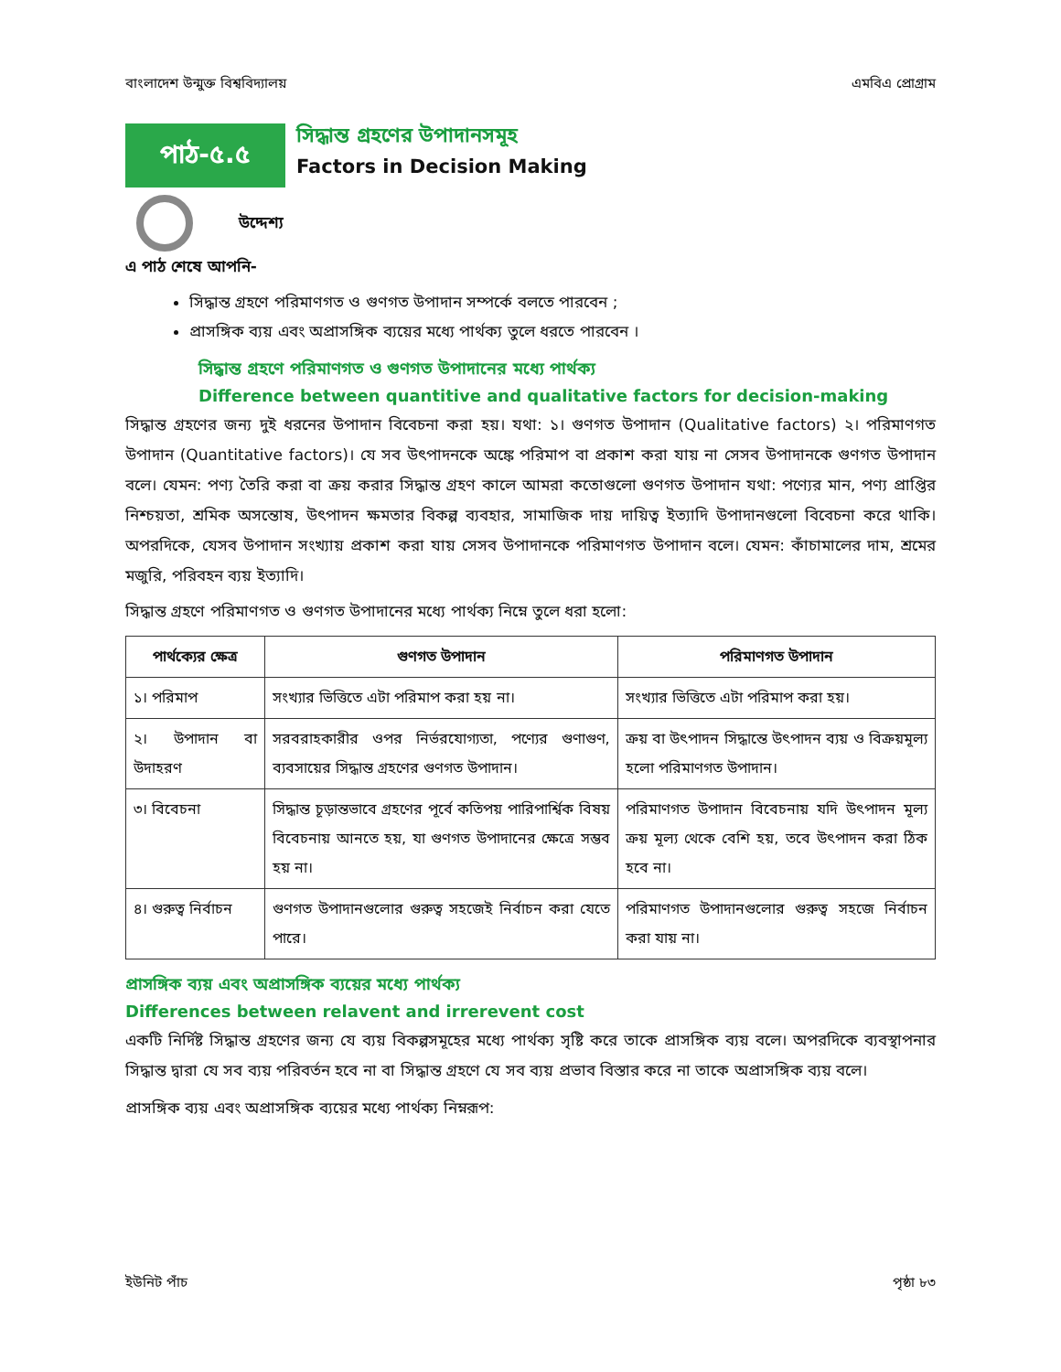বাংলাদেশ উন্মুক্ত বিশ্ববিদ্যালয় এমবিএ প্রোগ্রাম
পাঠ-৫.৫
সিদ্ধান্ত গ্রহণের উপাদানসমূহ
Factors in Decision Making
উদ্দেশ্য
এ পাঠ শেষে আপনি-
সিদ্ধান্ত গ্রহণে পরিমাণগত ও গুণগত উপাদান সম্পর্কে বলতে পারবেন ;
প্রাসঙ্গিক ব্যয় এবং অপ্রাসঙ্গিক ব্যয়ের মধ্যে পার্থক্য তুলে ধরতে পারবেন ।
সিদ্ধান্ত গ্রহণে পরিমাণগত ও গুণগত উপাদানের মধ্যে পার্থক্য
Difference between quantitive and qualitative factors for decision-making
সিদ্ধান্ত গ্রহণের জন্য দুই ধরনের উপাদান বিবেচনা করা হয়। যথা: ১। গুণগত উপাদান (Qualitative factors) ২। পরিমাণগত উপাদান (Quantitative factors)। যে সব উৎপাদনকে অঙ্কে পরিমাপ বা প্রকাশ করা যায় না সেসব উপাদানকে গুণগত উপাদান বলে। যেমন: পণ্য তৈরি করা বা ক্রয় করার সিদ্ধান্ত গ্রহণ কালে আমরা কতোগুলো গুণগত উপাদান যথা: পণ্যের মান, পণ্য প্রাপ্তির নিশ্চয়তা, শ্রমিক অসন্তোষ, উৎপাদন ক্ষমতার বিকল্প ব্যবহার, সামাজিক দায় দায়িত্ব ইত্যাদি উপাদানগুলো বিবেচনা করে থাকি। অপরদিকে, যেসব উপাদান সংখ্যায় প্রকাশ করা যায় সেসব উপাদানকে পরিমাণগত উপাদান বলে। যেমন: কাঁচামালের দাম, শ্রমের মজুরি, পরিবহন ব্যয় ইত্যাদি।
সিদ্ধান্ত গ্রহণে পরিমাণগত ও গুণগত উপাদানের মধ্যে পার্থক্য নিম্নে তুলে ধরা হলো:
| পার্থক্যের ক্ষেত্র | গুণগত উপাদান | পরিমাণগত উপাদান |
| --- | --- | --- |
| ১। পরিমাপ | সংখ্যার ভিত্তিতে এটা পরিমাপ করা হয় না। | সংখ্যার ভিত্তিতে এটা পরিমাপ করা হয়। |
| ২। উপাদান বা উদাহরণ | সরবরাহকারীর ওপর নির্ভরযোগ্যতা, পণ্যের গুণাগুণ, ব্যবসায়ের সিদ্ধান্ত গ্রহণের গুণগত উপাদান। | ক্রয় বা উৎপাদন সিদ্ধান্তে উৎপাদন ব্যয় ও বিক্রয়মূল্য হলো পরিমাণগত উপাদান। |
| ৩। বিবেচনা | সিদ্ধান্ত চূড়ান্তভাবে গ্রহণের পূর্বে কতিপয় পারিপার্শ্বিক বিষয় বিবেচনায় আনতে হয়, যা গুণগত উপাদানের ক্ষেত্রে সম্ভব হয় না। | পরিমাণগত উপাদান বিবেচনায় যদি উৎপাদন মূল্য ক্রয় মূল্য থেকে বেশি হয়, তবে উৎপাদন করা ঠিক হবে না। |
| ৪। গুরুত্ব নির্বাচন | গুণগত উপাদানগুলোর গুরুত্ব সহজেই নির্বাচন করা যেতে পারে। | পরিমাণগত উপাদানগুলোর গুরুত্ব সহজে নির্বাচন করা যায় না। |
প্রাসঙ্গিক ব্যয় এবং অপ্রাসঙ্গিক ব্যয়ের মধ্যে পার্থক্য
Differences between relavent and irrerevent cost
একটি নির্দিষ্ট সিদ্ধান্ত গ্রহণের জন্য যে ব্যয় বিকল্পসমূহের মধ্যে পার্থক্য সৃষ্টি করে তাকে প্রাসঙ্গিক ব্যয় বলে। অপরদিকে ব্যবস্থাপনার সিদ্ধান্ত দ্বারা যে সব ব্যয় পরিবর্তন হবে না বা সিদ্ধান্ত গ্রহণে যে সব ব্যয় প্রভাব বিস্তার করে না তাকে অপ্রাসঙ্গিক ব্যয় বলে।
প্রাসঙ্গিক ব্যয় এবং অপ্রাসঙ্গিক ব্যয়ের মধ্যে পার্থক্য নিম্নরূপ:
ইউনিট পাঁচ পৃষ্ঠা ৮৩